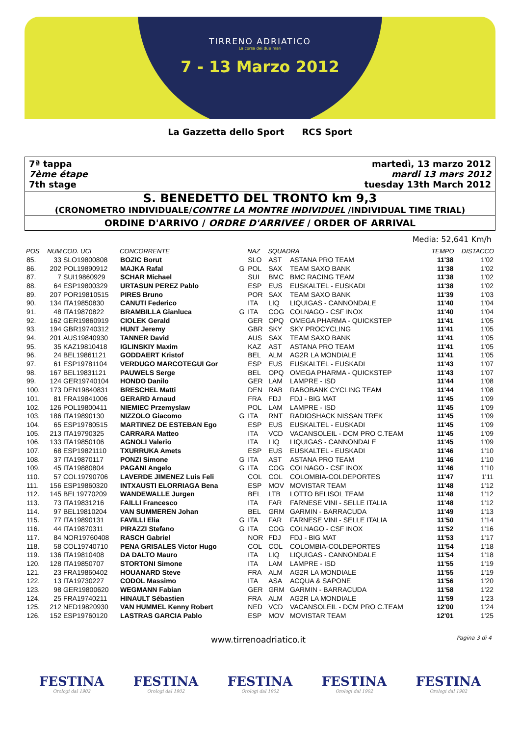TIRRENO ADRIATICO
La corsa dei due mari
7 - 13 Marzo 2012
La Gazzetta dello Sport RCS Sport
7ª tappa
7ème étape
7th stage
martedì, 13 marzo 2012
mardi 13 mars 2012
tuesday 13th March 2012
S. BENEDETTO DEL TRONTO km 9,3
(CRONOMETRO INDIVIDUALE/CONTRE LA MONTRE INDIVIDUEL /INDIVIDUAL TIME TRIAL)
ORDINE D'ARRIVO / ORDRE D'ARRIVEE / ORDER OF ARRIVAL
Media: 52,641 Km/h
| POS | NUM | COD. UCI | CONCORRENTE | | NAZ | SQUADRA | | TEMPO | DISTACCO |
| --- | --- | --- | --- | --- | --- | --- | --- | --- | --- |
| 85. | 33 | SLO19800808 | BOZIC Borut | | SLO | AST | ASTANA PRO TEAM | 11'38 | 1'02 |
| 86. | 202 | POL19890912 | MAJKA Rafal | G | POL | SAX | TEAM SAXO BANK | 11'38 | 1'02 |
| 87. | 7 | SUI19860929 | SCHAR Michael | | SUI | BMC | BMC RACING TEAM | 11'38 | 1'02 |
| 88. | 64 | ESP19800329 | URTASUN PEREZ Pablo | | ESP | EUS | EUSKALTEL - EUSKADI | 11'38 | 1'02 |
| 89. | 207 | POR19810515 | PIRES Bruno | | POR | SAX | TEAM SAXO BANK | 11'39 | 1'03 |
| 90. | 134 | ITA19850830 | CANUTI Federico | | ITA | LIQ | LIQUIGAS - CANNONDALE | 11'40 | 1'04 |
| 91. | 48 | ITA19870822 | BRAMBILLA Gianluca | G | ITA | COG | COLNAGO - CSF INOX | 11'40 | 1'04 |
| 92. | 162 | GER19860919 | CIOLEK Gerald | | GER | OPQ | OMEGA PHARMA - QUICKSTEP | 11'41 | 1'05 |
| 93. | 194 | GBR19740312 | HUNT Jeremy | | GBR | SKY | SKY PROCYCLING | 11'41 | 1'05 |
| 94. | 201 | AUS19840930 | TANNER David | | AUS | SAX | TEAM SAXO BANK | 11'41 | 1'05 |
| 95. | 35 | KAZ19810418 | IGLINSKIY Maxim | | KAZ | AST | ASTANA PRO TEAM | 11'41 | 1'05 |
| 96. | 24 | BEL19861121 | GODDAERT Kristof | | BEL | ALM | AG2R LA MONDIALE | 11'41 | 1'05 |
| 97. | 61 | ESP19781104 | VERDUGO MARCOTEGUI Gor | | ESP | EUS | EUSKALTEL - EUSKADI | 11'43 | 1'07 |
| 98. | 167 | BEL19831121 | PAUWELS Serge | | BEL | OPQ | OMEGA PHARMA - QUICKSTEP | 11'43 | 1'07 |
| 99. | 124 | GER19740104 | HONDO Danilo | | GER | LAM | LAMPRE - ISD | 11'44 | 1'08 |
| 100. | 173 | DEN19840831 | BRESCHEL Matti | | DEN | RAB | RABOBANK CYCLING TEAM | 11'44 | 1'08 |
| 101. | 81 | FRA19841006 | GERARD Arnaud | | FRA | FDJ | FDJ - BIG MAT | 11'45 | 1'09 |
| 102. | 126 | POL19800411 | NIEMIEC Przemyslaw | | POL | LAM | LAMPRE - ISD | 11'45 | 1'09 |
| 103. | 186 | ITA19890130 | NIZZOLO Giacomo | G | ITA | RNT | RADIOSHACK NISSAN TREK | 11'45 | 1'09 |
| 104. | 65 | ESP19780515 | MARTINEZ DE ESTEBAN Ego | | ESP | EUS | EUSKALTEL - EUSKADI | 11'45 | 1'09 |
| 105. | 213 | ITA19790325 | CARRARA Matteo | | ITA | VCD | VACANSOLEIL - DCM PRO C.TEAM | 11'45 | 1'09 |
| 106. | 133 | ITA19850106 | AGNOLI Valerio | | ITA | LIQ | LIQUIGAS - CANNONDALE | 11'45 | 1'09 |
| 107. | 68 | ESP19821110 | TXURRUKA Amets | | ESP | EUS | EUSKALTEL - EUSKADI | 11'46 | 1'10 |
| 108. | 37 | ITA19870117 | PONZI Simone | G | ITA | AST | ASTANA PRO TEAM | 11'46 | 1'10 |
| 109. | 45 | ITA19880804 | PAGANI Angelo | G | ITA | COG | COLNAGO - CSF INOX | 11'46 | 1'10 |
| 110. | 57 | COL19790706 | LAVERDE JIMENEZ Luis Feli | | COL | COL | COLOMBIA-COLDEPORTES | 11'47 | 1'11 |
| 111. | 156 | ESP19860320 | INTXAUSTI ELORRIAGA Bena | | ESP | MOV | MOVISTAR TEAM | 11'48 | 1'12 |
| 112. | 145 | BEL19770209 | WANDEWALLE Jurgen | | BEL | LTB | LOTTO BELISOL TEAM | 11'48 | 1'12 |
| 113. | 73 | ITA19831216 | FAILLI Francesco | | ITA | FAR | FARNESE VINI - SELLE ITALIA | 11'48 | 1'12 |
| 114. | 97 | BEL19810204 | VAN SUMMEREN Johan | | BEL | GRM | GARMIN - BARRACUDA | 11'49 | 1'13 |
| 115. | 77 | ITA19890131 | FAVILLI Elia | G | ITA | FAR | FARNESE VINI - SELLE ITALIA | 11'50 | 1'14 |
| 116. | 44 | ITA19870311 | PIRAZZI Stefano | G | ITA | COG | COLNAGO - CSF INOX | 11'52 | 1'16 |
| 117. | 84 | NOR19760408 | RASCH Gabriel | | NOR | FDJ | FDJ - BIG MAT | 11'53 | 1'17 |
| 118. | 58 | COL19740710 | PENA GRISALES Victor Hugo | | COL | COL | COLOMBIA-COLDEPORTES | 11'54 | 1'18 |
| 119. | 136 | ITA19810408 | DA DALTO Mauro | | ITA | LIQ | LIQUIGAS - CANNONDALE | 11'54 | 1'18 |
| 120. | 128 | ITA19850707 | STORTONI Simone | | ITA | LAM | LAMPRE - ISD | 11'55 | 1'19 |
| 121. | 23 | FRA19860402 | HOUANARD Steve | | FRA | ALM | AG2R LA MONDIALE | 11'55 | 1'19 |
| 122. | 13 | ITA19730227 | CODOL Massimo | | ITA | ASA | ACQUA & SAPONE | 11'56 | 1'20 |
| 123. | 98 | GER19800620 | WEGMANN Fabian | | GER | GRM | GARMIN - BARRACUDA | 11'58 | 1'22 |
| 124. | 25 | FRA19740211 | HINAULT Sébastien | | FRA | ALM | AG2R LA MONDIALE | 11'59 | 1'23 |
| 125. | 212 | NED19820930 | VAN HUMMEL Kenny Robert | | NED | VCD | VACANSOLEIL - DCM PRO C.TEAM | 12'00 | 1'24 |
| 126. | 152 | ESP19760120 | LASTRAS GARCIA Pablo | | ESP | MOV | MOVISTAR TEAM | 12'01 | 1'25 |
www.tirrenoadriatico.it Pagina 3 di 4
FESTINA
Orologi dal 1902
FESTINA
Orologi dal 1902
FESTINA
Orologi dal 1902
FESTINA
Orologi dal 1902
FESTINA
Orologi dal 1902